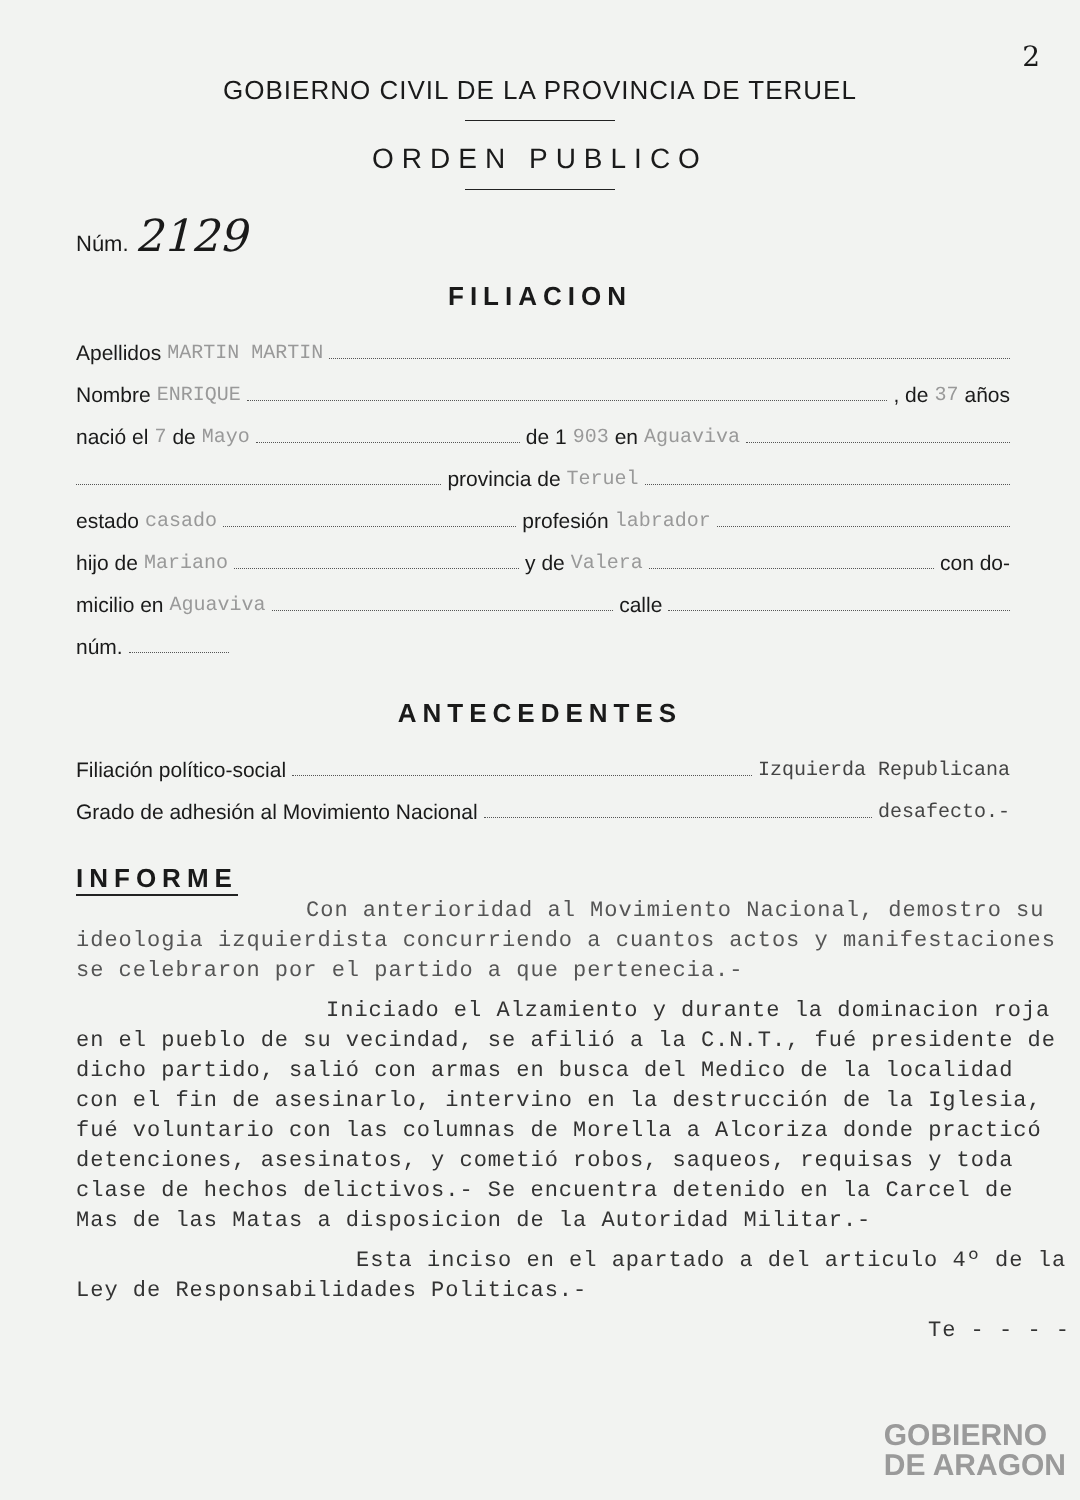2
GOBIERNO CIVIL DE LA PROVINCIA DE TERUEL
ORDEN PUBLICO
Núm. 2129
FILIACION
Apellidos MARTIN MARTIN
Nombre ENRIQUE , de 37 años
nació el 7 de Mayo de 1 903 en Aguaviva
provincia de Teruel
estado casado profesión labrador
hijo de Mariano y de Valera con do-
micilio en Aguaviva calle
núm.
ANTECEDENTES
Filiación político-social Izquierda Republicana
Grado de adhesión al Movimiento Nacional desafecto.-
INFORME
Con anterioridad al Movimiento Nacional, demostro su ideologia izquierdista concurriendo a cuantos actos y manifestaciones se celebraron por el partido a que pertenecia.-
Iniciado el Alzamiento y durante la dominacion roja en el pueblo de su vecindad, se afilió a la C.N.T., fué presidente de dicho partido, salió con armas en busca del Medico de la localidad con el fin de asesinarlo, intervino en la destrucción de la Iglesia, fué voluntario con las columnas de Morella a Alcoriza donde practicó detenciones, asesinatos, y cometió robos, saqueos, requisas y toda clase de hechos delictivos.- Se encuentra detenido en la Carcel de Mas de las Matas a disposicion de la Autoridad Militar.-
Esta inciso en el apartado a del articulo 4º de la Ley de Responsabilidades Politicas.-
Te - - - -
GOBIERNO
DE ARAGON